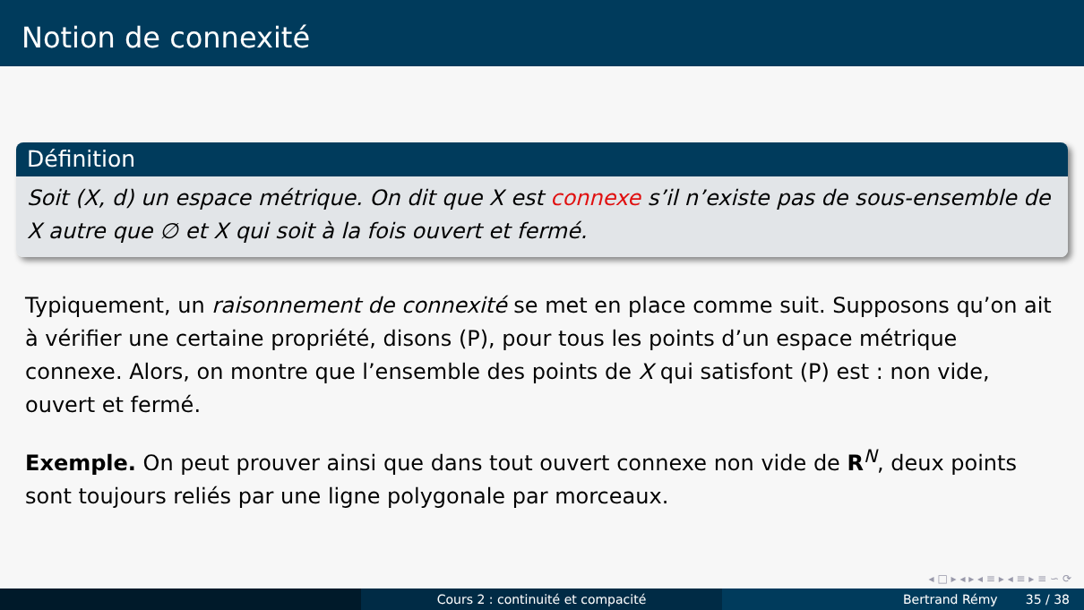Notion de connexité
Définition
Soit (X, d) un espace métrique. On dit que X est connexe s’il n’existe pas de sous-ensemble de X autre que ∅ et X qui soit à la fois ouvert et fermé.
Typiquement, un raisonnement de connexité se met en place comme suit. Supposons qu’on ait à vérifier une certaine propriété, disons (P), pour tous les points d’un espace métrique connexe. Alors, on montre que l’ensemble des points de X qui satisfont (P) est : non vide, ouvert et fermé.
Exemple. On peut prouver ainsi que dans tout ouvert connexe non vide de R<sup>N</sup>, deux points sont toujours reliés par une ligne polygonale par morceaux.
◂ □ ▸ ◂ ▸ ◂ ≡ ▸ ◂ ≡ ▸ ≡ ∽ ⟳
Cours 2 : continuité et compacité Bertrand Rémy 35 / 38